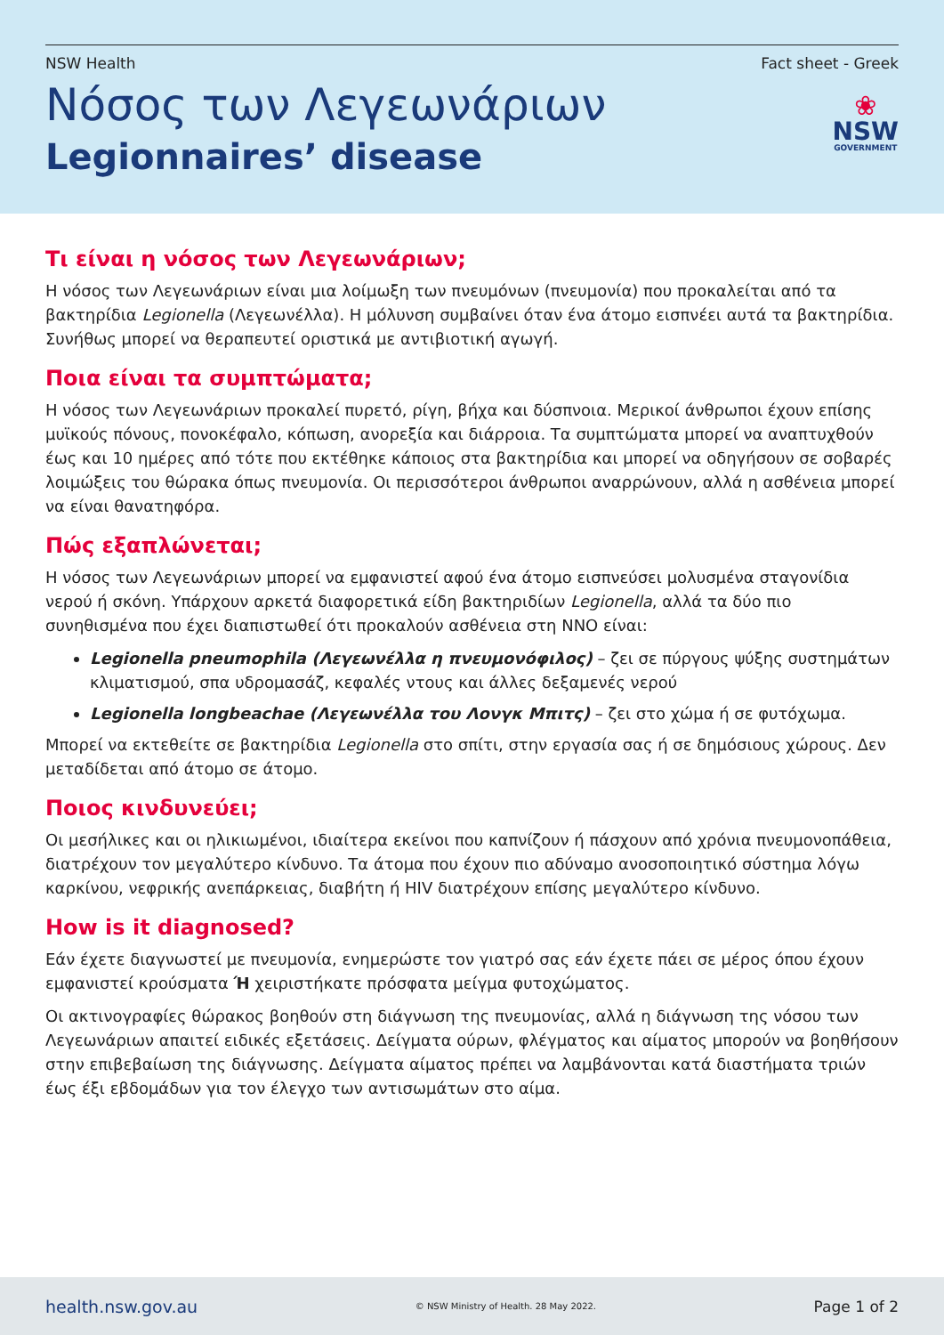NSW Health Fact sheet - Greek
Νόσος των Λεγεωνάριων
Legionnaires’ disease
❀
NSW
GOVERNMENT
Τι είναι η νόσος των Λεγεωνάριων;
Η νόσος των Λεγεωνάριων είναι μια λοίμωξη των πνευμόνων (πνευμονία) που προκαλείται από τα βακτηρίδια Legionella (Λεγεωνέλλα). Η μόλυνση συμβαίνει όταν ένα άτομο εισπνέει αυτά τα βακτηρίδια. Συνήθως μπορεί να θεραπευτεί οριστικά με αντιβιοτική αγωγή.
Ποια είναι τα συμπτώματα;
Η νόσος των Λεγεωνάριων προκαλεί πυρετό, ρίγη, βήχα και δύσπνοια. Μερικοί άνθρωποι έχουν επίσης μυϊκούς πόνους, πονοκέφαλο, κόπωση, ανορεξία και διάρροια. Τα συμπτώματα μπορεί να αναπτυχθούν έως και 10 ημέρες από τότε που εκτέθηκε κάποιος στα βακτηρίδια και μπορεί να οδηγήσουν σε σοβαρές λοιμώξεις του θώρακα όπως πνευμονία. Οι περισσότεροι άνθρωποι αναρρώνουν, αλλά η ασθένεια μπορεί να είναι θανατηφόρα.
Πώς εξαπλώνεται;
Η νόσος των Λεγεωνάριων μπορεί να εμφανιστεί αφού ένα άτομο εισπνεύσει μολυσμένα σταγονίδια νερού ή σκόνη. Υπάρχουν αρκετά διαφορετικά είδη βακτηριδίων Legionella, αλλά τα δύο πιο συνηθισμένα που έχει διαπιστωθεί ότι προκαλούν ασθένεια στη ΝΝΟ είναι:
Legionella pneumophila (Λεγεωνέλλα η πνευμονόφιλος) – ζει σε πύργους ψύξης συστημάτων κλιματισμού, σπα υδρομασάζ, κεφαλές ντους και άλλες δεξαμενές νερού
Legionella longbeachae (Λεγεωνέλλα του Λονγκ Μπιτς) – ζει στο χώμα ή σε φυτόχωμα.
Μπορεί να εκτεθείτε σε βακτηρίδια Legionella στο σπίτι, στην εργασία σας ή σε δημόσιους χώρους. Δεν μεταδίδεται από άτομο σε άτομο.
Ποιος κινδυνεύει;
Οι μεσήλικες και οι ηλικιωμένοι, ιδιαίτερα εκείνοι που καπνίζουν ή πάσχουν από χρόνια πνευμονοπάθεια, διατρέχουν τον μεγαλύτερο κίνδυνο. Τα άτομα που έχουν πιο αδύναμο ανοσοποιητικό σύστημα λόγω καρκίνου, νεφρικής ανεπάρκειας, διαβήτη ή HIV διατρέχουν επίσης μεγαλύτερο κίνδυνο.
How is it diagnosed?
Εάν έχετε διαγνωστεί με πνευμονία, ενημερώστε τον γιατρό σας εάν έχετε πάει σε μέρος όπου έχουν εμφανιστεί κρούσματα Ή χειριστήκατε πρόσφατα μείγμα φυτοχώματος.
Οι ακτινογραφίες θώρακος βοηθούν στη διάγνωση της πνευμονίας, αλλά η διάγνωση της νόσου των Λεγεωνάριων απαιτεί ειδικές εξετάσεις. Δείγματα ούρων, φλέγματος και αίματος μπορούν να βοηθήσουν στην επιβεβαίωση της διάγνωσης. Δείγματα αίματος πρέπει να λαμβάνονται κατά διαστήματα τριών έως έξι εβδομάδων για τον έλεγχο των αντισωμάτων στο αίμα.
health.nsw.gov.au © NSW Ministry of Health. 28 May 2022. Page 1 of 2